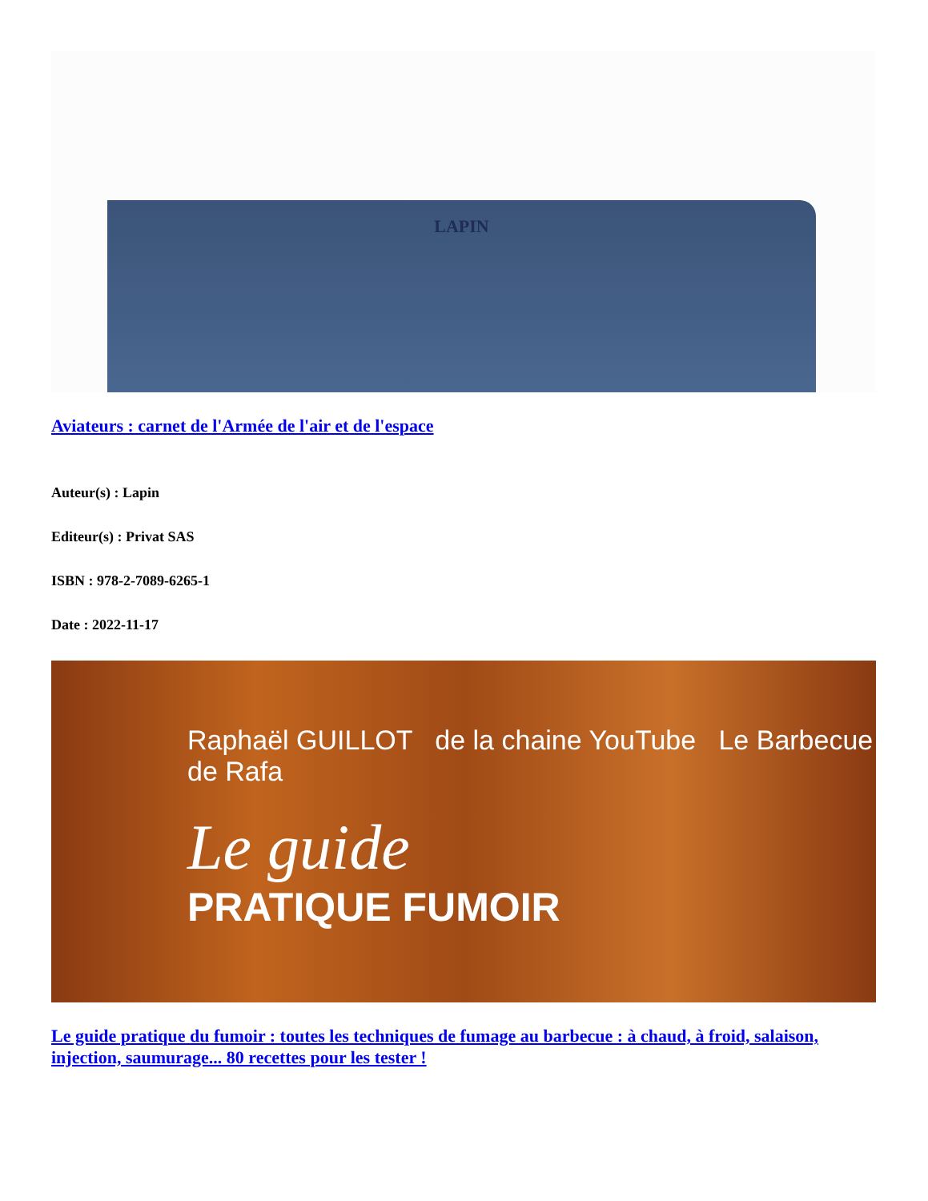LAPIN
Aviateurs : carnet de l'Armée de l'air et de l'espace
Auteur(s) : Lapin
Editeur(s) : Privat SAS
ISBN : 978-2-7089-6265-1
Date : 2022-11-17
Raphaël GUILLOT de la chaine YouTube Le Barbecue de Rafa
Le guide
PRATIQUE FUMOIR
Le guide pratique du fumoir : toutes les techniques de fumage au barbecue : à chaud, à froid, salaison, injection, saumurage... 80 recettes pour les tester !